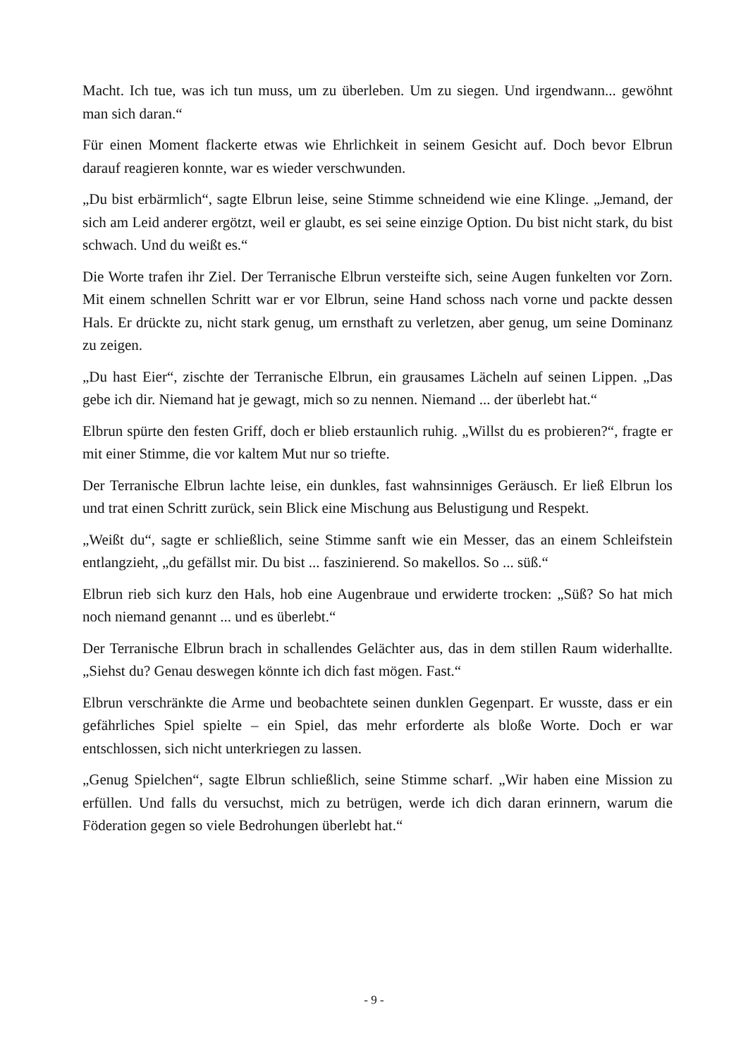Macht. Ich tue, was ich tun muss, um zu überleben. Um zu siegen. Und irgendwann... gewöhnt man sich daran.“
Für einen Moment flackerte etwas wie Ehrlichkeit in seinem Gesicht auf. Doch bevor Elbrun darauf reagieren konnte, war es wieder verschwunden.
„Du bist erbärmlich“, sagte Elbrun leise, seine Stimme schneidend wie eine Klinge. „Jemand, der sich am Leid anderer ergötzt, weil er glaubt, es sei seine einzige Option. Du bist nicht stark, du bist schwach. Und du weißt es.“
Die Worte trafen ihr Ziel. Der Terranische Elbrun versteifte sich, seine Augen funkelten vor Zorn. Mit einem schnellen Schritt war er vor Elbrun, seine Hand schoss nach vorne und packte dessen Hals. Er drückte zu, nicht stark genug, um ernsthaft zu verletzen, aber genug, um seine Dominanz zu zeigen.
„Du hast Eier“, zischte der Terranische Elbrun, ein grausames Lächeln auf seinen Lippen. „Das gebe ich dir. Niemand hat je gewagt, mich so zu nennen. Niemand ... der überlebt hat.“
Elbrun spürte den festen Griff, doch er blieb erstaunlich ruhig. „Willst du es probieren?“, fragte er mit einer Stimme, die vor kaltem Mut nur so triefte.
Der Terranische Elbrun lachte leise, ein dunkles, fast wahnsinniges Geräusch. Er ließ Elbrun los und trat einen Schritt zurück, sein Blick eine Mischung aus Belustigung und Respekt.
„Weißt du“, sagte er schließlich, seine Stimme sanft wie ein Messer, das an einem Schleifstein entlangzieht, „du gefällst mir. Du bist ... faszinierend. So makellos. So ... süß.“
Elbrun rieb sich kurz den Hals, hob eine Augenbraue und erwiderte trocken: „Süß? So hat mich noch niemand genannt ... und es überlebt.“
Der Terranische Elbrun brach in schallendes Gelächter aus, das in dem stillen Raum widerhallte. „Siehst du? Genau deswegen könnte ich dich fast mögen. Fast.“
Elbrun verschränkte die Arme und beobachtete seinen dunklen Gegenpart. Er wusste, dass er ein gefährliches Spiel spielte – ein Spiel, das mehr erforderte als bloße Worte. Doch er war entschlossen, sich nicht unterkriegen zu lassen.
„Genug Spielchen“, sagte Elbrun schließlich, seine Stimme scharf. „Wir haben eine Mission zu erfüllen. Und falls du versuchst, mich zu betrügen, werde ich dich daran erinnern, warum die Föderation gegen so viele Bedrohungen überlebt hat.“
- 9 -